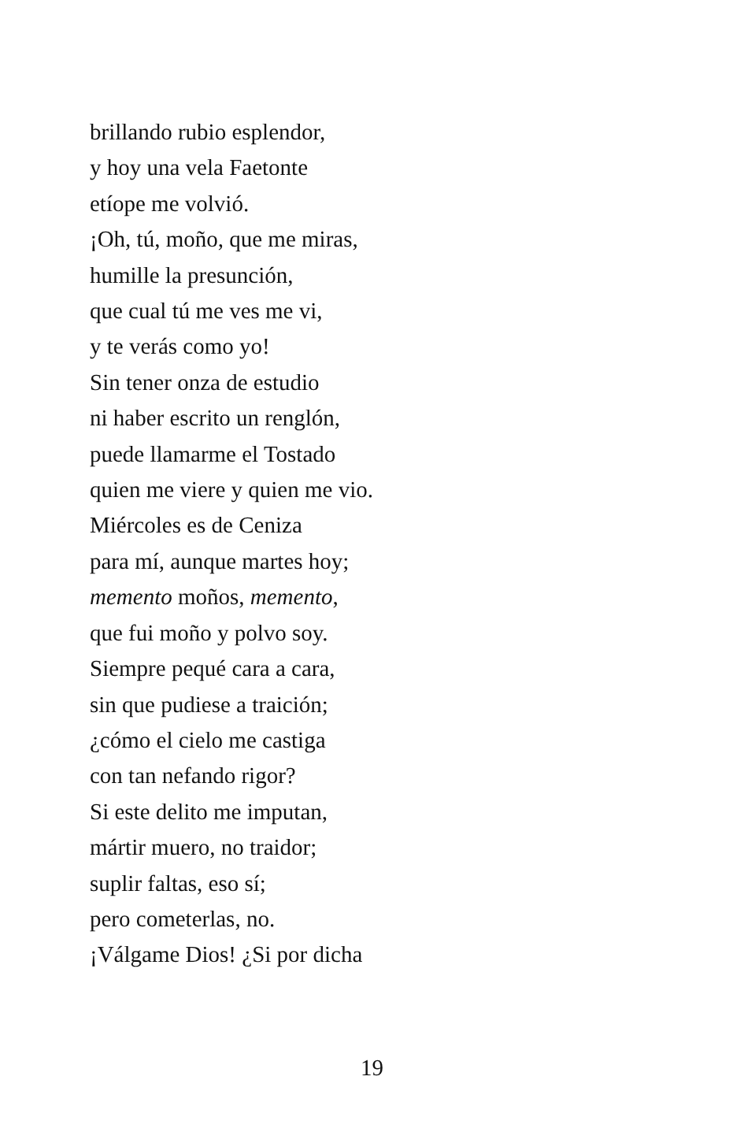brillando rubio esplendor,
y hoy una vela Faetonte
etíope me volvió.
¡Oh, tú, moño, que me miras,
humille la presunción,
que cual tú me ves me vi,
y te verás como yo!
Sin tener onza de estudio
ni haber escrito un renglón,
puede llamarme el Tostado
quien me viere y quien me vio.
Miércoles es de Ceniza
para mí, aunque martes hoy;
memento moños, memento,
que fui moño y polvo soy.
Siempre pequé cara a cara,
sin que pudiese a traición;
¿cómo el cielo me castiga
con tan nefando rigor?
Si este delito me imputan,
mártir muero, no traidor;
suplir faltas, eso sí;
pero cometerlas, no.
¡Válgame Dios! ¿Si por dicha
19